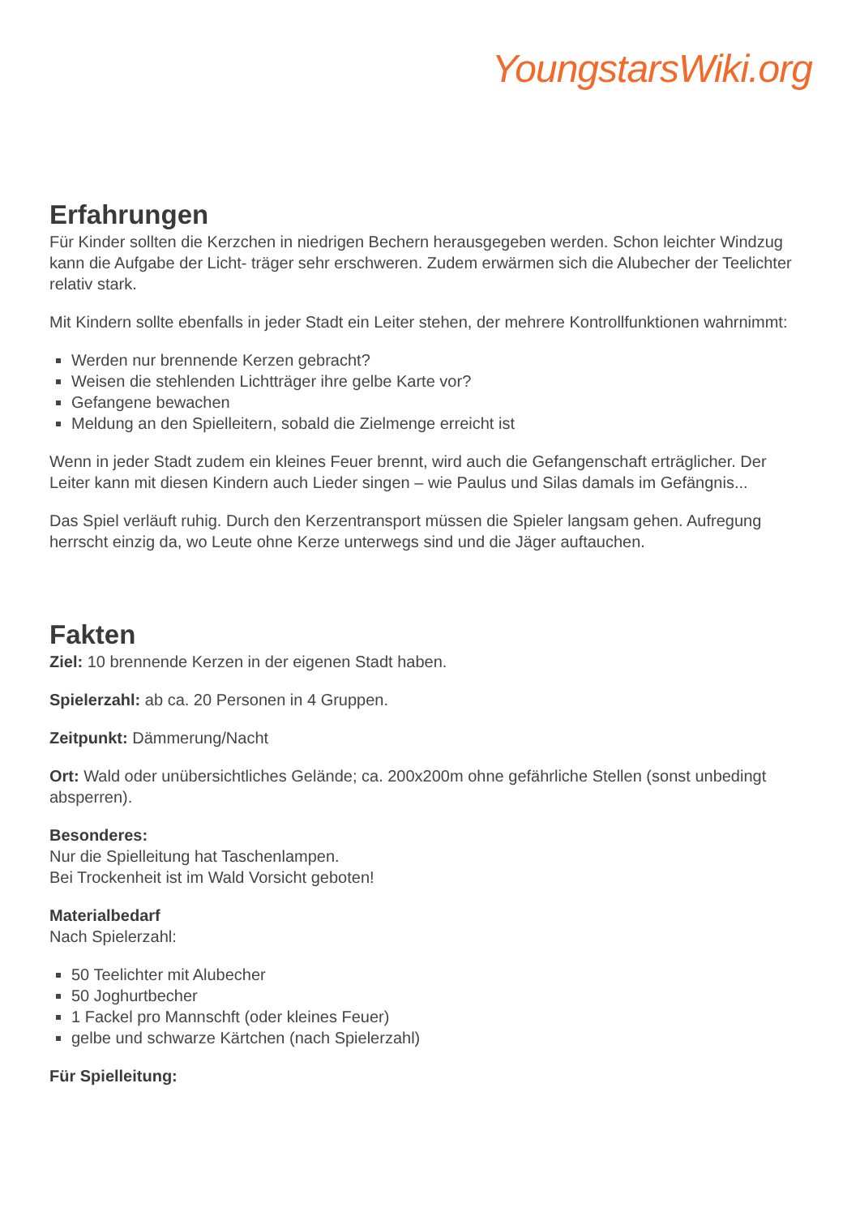YoungstarsWiki.org
Erfahrungen
Für Kinder sollten die Kerzchen in niedrigen Bechern herausgegeben werden. Schon leichter Windzug kann die Aufgabe der Licht- träger sehr erschweren. Zudem erwärmen sich die Alubecher der Teelichter relativ stark.
Mit Kindern sollte ebenfalls in jeder Stadt ein Leiter stehen, der mehrere Kontrollfunktionen wahrnimmt:
Werden nur brennende Kerzen gebracht?
Weisen die stehlenden Lichtträger ihre gelbe Karte vor?
Gefangene bewachen
Meldung an den Spielleitern, sobald die Zielmenge erreicht ist
Wenn in jeder Stadt zudem ein kleines Feuer brennt, wird auch die Gefangenschaft erträglicher. Der Leiter kann mit diesen Kindern auch Lieder singen – wie Paulus und Silas damals im Gefängnis...
Das Spiel verläuft ruhig. Durch den Kerzentransport müssen die Spieler langsam gehen. Aufregung herrscht einzig da, wo Leute ohne Kerze unterwegs sind und die Jäger auftauchen.
Fakten
Ziel: 10 brennende Kerzen in der eigenen Stadt haben.
Spielerzahl: ab ca. 20 Personen in 4 Gruppen.
Zeitpunkt: Dämmerung/Nacht
Ort: Wald oder unübersichtliches Gelände; ca. 200x200m ohne gefährliche Stellen (sonst unbedingt absperren).
Besonderes:
Nur die Spielleitung hat Taschenlampen.
Bei Trockenheit ist im Wald Vorsicht geboten!
Materialbedarf
Nach Spielerzahl:
50 Teelichter mit Alubecher
50 Joghurtbecher
1 Fackel pro Mannschft (oder kleines Feuer)
gelbe und schwarze Kärtchen (nach Spielerzahl)
Für Spielleitung: